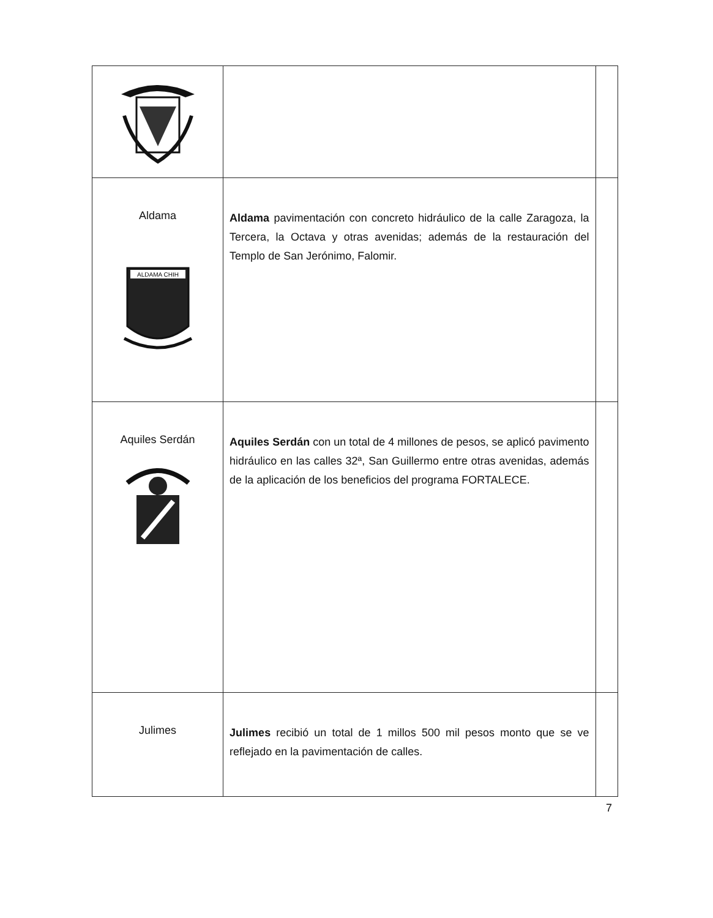| Aldama ALDAMA CHIH | Aldama pavimentación con concreto hidráulico de la calle Zaragoza, la Tercera, la Octava y otras avenidas; además de la restauración del Templo de San Jerónimo, Falomir. | |
| Aquiles Serdán | Aquiles Serdán con un total de 4 millones de pesos, se aplicó pavimento hidráulico en las calles 32ª, San Guillermo entre otras avenidas, además de la aplicación de los beneficios del programa FORTALECE. | |
| Julimes | Julimes recibió un total de 1 millos 500 mil pesos monto que se ve reflejado en la pavimentación de calles. | |
7